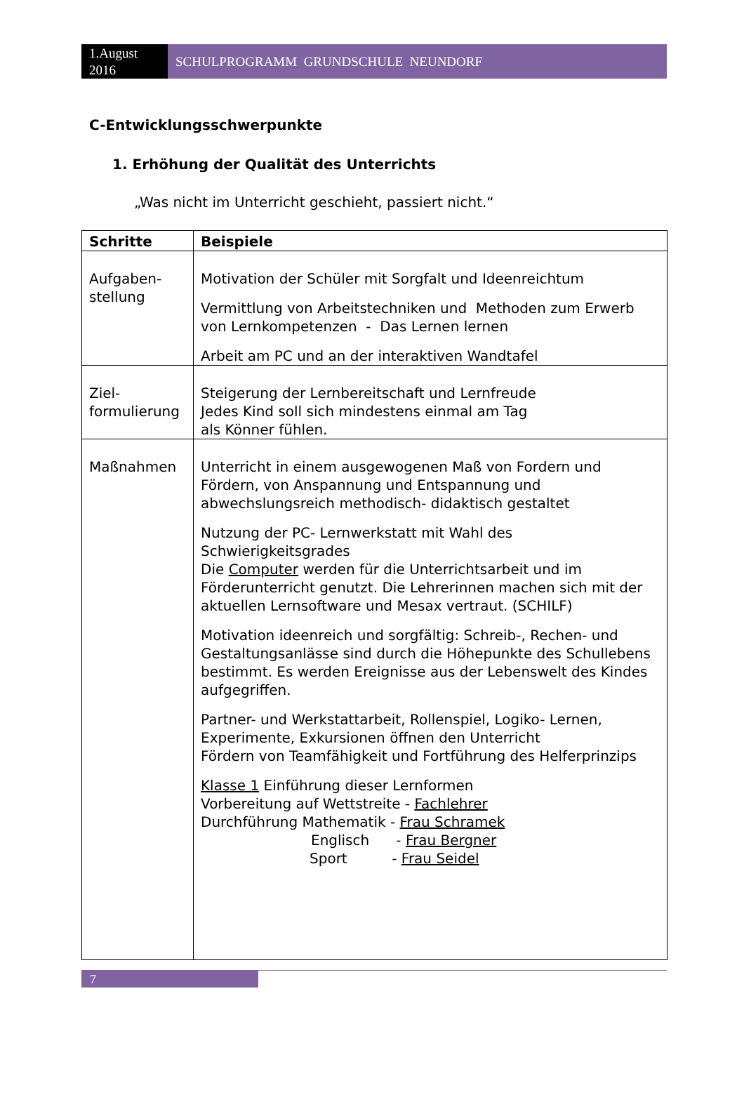1.August
2016
SCHULPROGRAMM GRUNDSCHULE NEUNDORF
C-Entwicklungsschwerpunkte
1. Erhöhung der Qualität des Unterrichts
„Was nicht im Unterricht geschieht, passiert nicht.“
| Schritte | Beispiele |
| --- | --- |
| Aufgaben- stellung | Motivation der Schüler mit Sorgfalt und Ideenreichtum Vermittlung von Arbeitstechniken und Methoden zum Erwerb von Lernkompetenzen - Das Lernen lernen Arbeit am PC und an der interaktiven Wandtafel |
| Ziel- formulierung | Steigerung der Lernbereitschaft und Lernfreude Jedes Kind soll sich mindestens einmal am Tag als Könner fühlen. |
| Maßnahmen | Unterricht in einem ausgewogenen Maß von Fordern und Fördern, von Anspannung und Entspannung und abwechslungsreich methodisch- didaktisch gestaltet Nutzung der PC- Lernwerkstatt mit Wahl des Schwierigkeitsgrades Die Computer werden für die Unterrichtsarbeit und im Förderunterricht genutzt. Die Lehrerinnen machen sich mit der aktuellen Lernsoftware und Mesax vertraut. (SCHILF) Motivation ideenreich und sorgfältig: Schreib-, Rechen- und Gestaltungsanlässe sind durch die Höhepunkte des Schullebens bestimmt. Es werden Ereignisse aus der Lebenswelt des Kindes aufgegriffen. Partner- und Werkstattarbeit, Rollenspiel, Logiko- Lernen, Experimente, Exkursionen öffnen den Unterricht Fördern von Teamfähigkeit und Fortführung des Helferprinzips Klasse 1 Einführung dieser Lernformen Vorbereitung auf Wettstreite - Fachlehrer Durchführung Mathematik - Frau Schramek Englisch - Frau Bergner Sport - Frau Seidel |
7